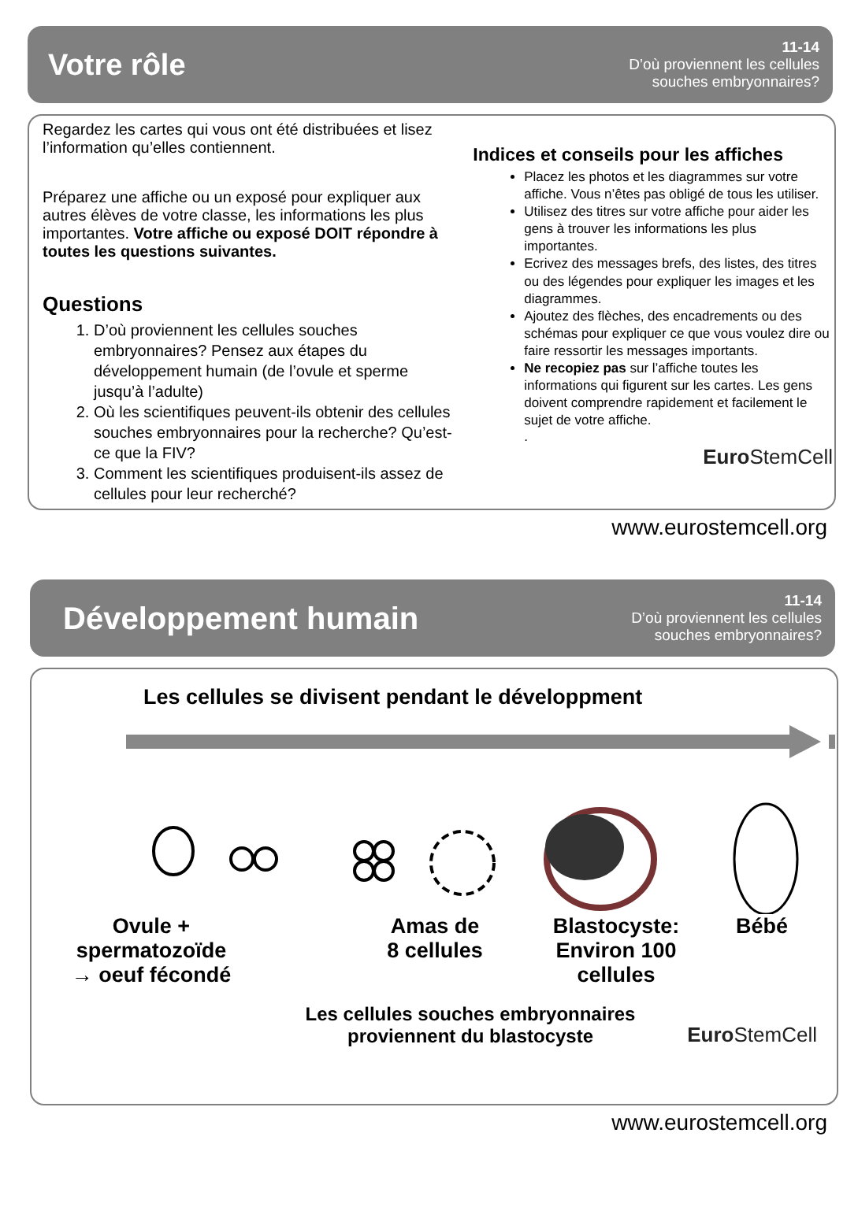Votre rôle
11-14
D’où proviennent les cellules
souches embryonnaires?
Regardez les cartes qui vous ont été distribuées et lisez l’information qu’elles contiennent.
Préparez une affiche ou un exposé pour expliquer aux autres élèves de votre classe, les informations les plus importantes. Votre affiche ou exposé DOIT répondre à toutes les questions suivantes.
Questions
1. D’où proviennent les cellules souches embryonnaires? Pensez aux étapes du développement humain (de l’ovule et sperme jusqu’à l’adulte)
2. Où les scientifiques peuvent-ils obtenir des cellules souches embryonnaires pour la recherche? Qu’est-ce que la FIV?
3. Comment les scientifiques produisent-ils assez de cellules pour leur recherché?
Indices et conseils pour les affiches
Placez les photos et les diagrammes sur votre affiche. Vous n’êtes pas obligé de tous les utiliser.
Utilisez des titres sur votre affiche pour aider les gens à trouver les informations les plus importantes.
Ecrivez des messages brefs, des listes, des titres ou des légendes pour expliquer les images et les diagrammes.
Ajoutez des flèches, des encadrements ou des schémas pour expliquer ce que vous voulez dire ou faire ressortir les messages importants.
Ne recopiez pas sur l’affiche toutes les informations qui figurent sur les cartes. Les gens doivent comprendre rapidement et facilement le sujet de votre affiche.
.
Euro StemCell
www.eurostemcell.org
Développement humain
11-14
D’où proviennent les cellules
souches embryonnaires?
Les cellules se divisent pendant le développment
Ovule +
spermatozoïde
→ oeuf fécondé
Amas de
8 cellules
Blastocyste:
Environ 100 cellules
Bébé
Les cellules souches embryonnaires
proviennent du blastocyste
Euro StemCell
www.eurostemcell.org